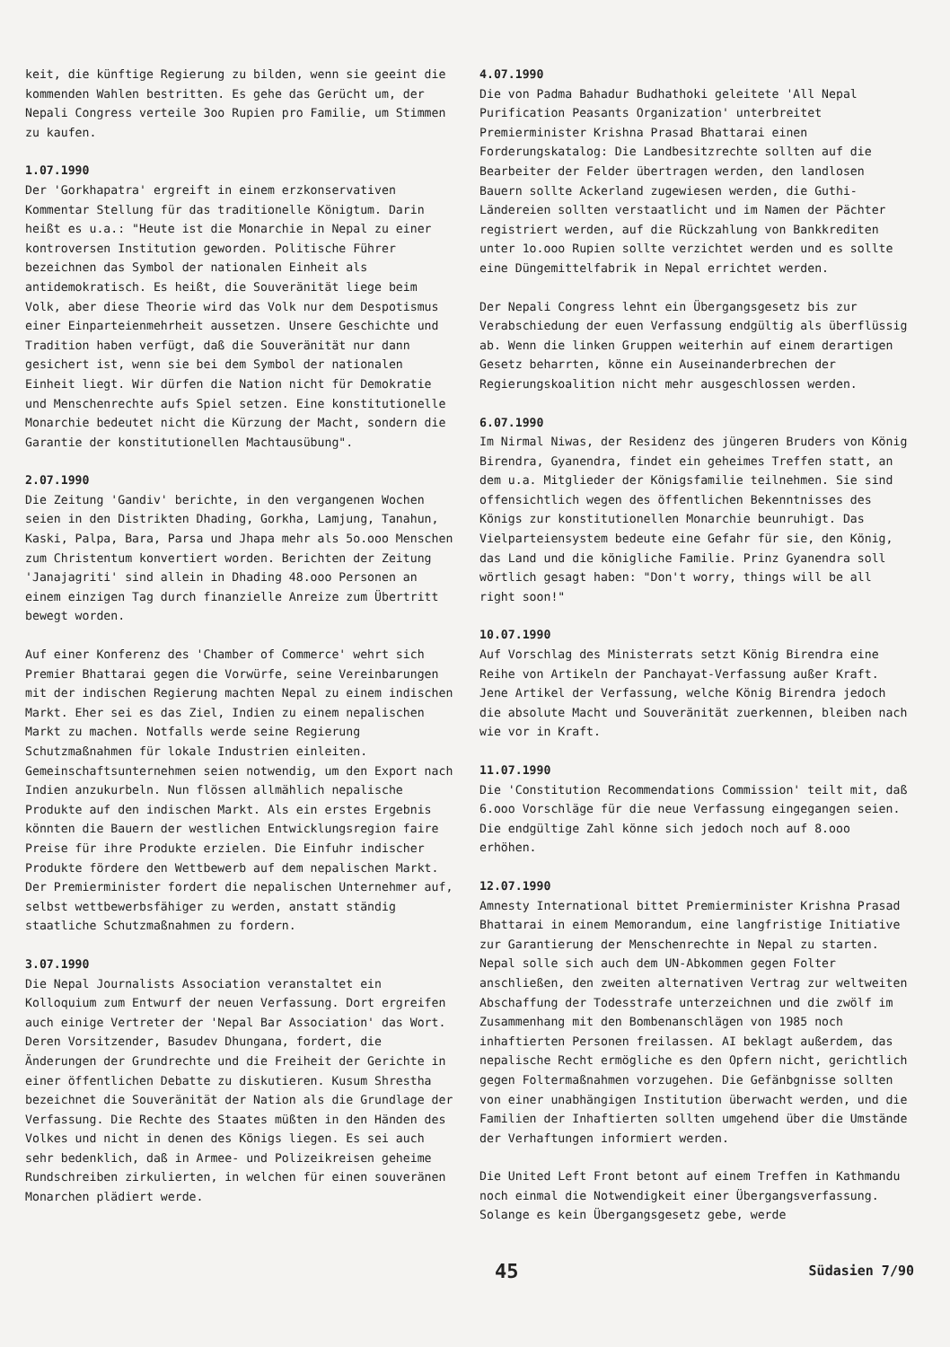keit, die künftige Regierung zu bilden, wenn sie geeint die kommenden Wahlen bestritten. Es gehe das Gerücht um, der Nepali Congress verteile 3oo Rupien pro Familie, um Stimmen zu kaufen.
1.07.1990
Der 'Gorkhapatra' ergreift in einem erzkonservativen Kommentar Stellung für das traditionelle Königtum. Darin heißt es u.a.: "Heute ist die Monarchie in Nepal zu einer kontroversen Institution geworden. Politische Führer bezeichnen das Symbol der nationalen Einheit als antidemokratisch. Es heißt, die Souveränität liege beim Volk, aber diese Theorie wird das Volk nur dem Despotismus einer Einparteienmehrheit aussetzen. Unsere Geschichte und Tradition haben verfügt, daß die Souveränität nur dann gesichert ist, wenn sie bei dem Symbol der nationalen Einheit liegt. Wir dürfen die Nation nicht für Demokratie und Menschenrechte aufs Spiel setzen. Eine konstitutionelle Monarchie bedeutet nicht die Kürzung der Macht, sondern die Garantie der konstitutionellen Machtausübung".
2.07.1990
Die Zeitung 'Gandiv' berichte, in den vergangenen Wochen seien in den Distrikten Dhading, Gorkha, Lamjung, Tanahun, Kaski, Palpa, Bara, Parsa und Jhapa mehr als 5o.ooo Menschen zum Christentum konvertiert worden. Berichten der Zeitung 'Janajagriti' sind allein in Dhading 48.ooo Personen an einem einzigen Tag durch finanzielle Anreize zum Übertritt bewegt worden.
Auf einer Konferenz des 'Chamber of Commerce' wehrt sich Premier Bhattarai gegen die Vorwürfe, seine Vereinbarungen mit der indischen Regierung machten Nepal zu einem indischen Markt. Eher sei es das Ziel, Indien zu einem nepalischen Markt zu machen. Notfalls werde seine Regierung Schutzmaßnahmen für lokale Industrien einleiten. Gemeinschaftsunternehmen seien notwendig, um den Export nach Indien anzukurbeln. Nun flössen allmählich nepalische Produkte auf den indischen Markt. Als ein erstes Ergebnis könnten die Bauern der westlichen Entwicklungsregion faire Preise für ihre Produkte erzielen. Die Einfuhr indischer Produkte fördere den Wettbewerb auf dem nepalischen Markt. Der Premierminister fordert die nepalischen Unternehmer auf, selbst wettbewerbsfähiger zu werden, anstatt ständig staatliche Schutzmaßnahmen zu fordern.
3.07.1990
Die Nepal Journalists Association veranstaltet ein Kolloquium zum Entwurf der neuen Verfassung. Dort ergreifen auch einige Vertreter der 'Nepal Bar Association' das Wort. Deren Vorsitzender, Basudev Dhungana, fordert, die Änderungen der Grundrechte und die Freiheit der Gerichte in einer öffentlichen Debatte zu diskutieren. Kusum Shrestha bezeichnet die Souveränität der Nation als die Grundlage der Verfassung. Die Rechte des Staates müßten in den Händen des Volkes und nicht in denen des Königs liegen. Es sei auch sehr bedenklich, daß in Armee- und Polizeikreisen geheime Rundschreiben zirkulierten, in welchen für einen souveränen Monarchen plädiert werde.
4.07.1990
Die von Padma Bahadur Budhathoki geleitete 'All Nepal Purification Peasants Organization' unterbreitet Premierminister Krishna Prasad Bhattarai einen Forderungskatalog: Die Landbesitzrechte sollten auf die Bearbeiter der Felder übertragen werden, den landlosen Bauern sollte Ackerland zugewiesen werden, die Guthi-Ländereien sollten verstaatlicht und im Namen der Pächter registriert werden, auf die Rückzahlung von Bankkrediten unter 1o.ooo Rupien sollte verzichtet werden und es sollte eine Düngemittelfabrik in Nepal errichtet werden.
Der Nepali Congress lehnt ein Übergangsgesetz bis zur Verabschiedung der euen Verfassung endgültig als überflüssig ab. Wenn die linken Gruppen weiterhin auf einem derartigen Gesetz beharrten, könne ein Auseinanderbrechen der Regierungskoalition nicht mehr ausgeschlossen werden.
6.07.1990
Im Nirmal Niwas, der Residenz des jüngeren Bruders von König Birendra, Gyanendra, findet ein geheimes Treffen statt, an dem u.a. Mitglieder der Königsfamilie teilnehmen. Sie sind offensichtlich wegen des öffentlichen Bekenntnisses des Königs zur konstitutionellen Monarchie beunruhigt. Das Vielparteiensystem bedeute eine Gefahr für sie, den König, das Land und die königliche Familie. Prinz Gyanendra soll wörtlich gesagt haben: "Don't worry, things will be all right soon!"
10.07.1990
Auf Vorschlag des Ministerrats setzt König Birendra eine Reihe von Artikeln der Panchayat-Verfassung außer Kraft. Jene Artikel der Verfassung, welche König Birendra jedoch die absolute Macht und Souveränität zuerkennen, bleiben nach wie vor in Kraft.
11.07.1990
Die 'Constitution Recommendations Commission' teilt mit, daß 6.ooo Vorschläge für die neue Verfassung eingegangen seien. Die endgültige Zahl könne sich jedoch noch auf 8.ooo erhöhen.
12.07.1990
Amnesty International bittet Premierminister Krishna Prasad Bhattarai in einem Memorandum, eine langfristige Initiative zur Garantierung der Menschenrechte in Nepal zu starten. Nepal solle sich auch dem UN-Abkommen gegen Folter anschließen, den zweiten alternativen Vertrag zur weltweiten Abschaffung der Todesstrafe unterzeichnen und die zwölf im Zusammenhang mit den Bombenanschlägen von 1985 noch inhaftierten Personen freilassen. AI beklagt außerdem, das nepalische Recht ermögliche es den Opfern nicht, gerichtlich gegen Foltermaßnahmen vorzugehen. Die Gefänbgnisse sollten von einer unabhängigen Institution überwacht werden, und die Familien der Inhaftierten sollten umgehend über die Umstände der Verhaftungen informiert werden.
Die United Left Front betont auf einem Treffen in Kathmandu noch einmal die Notwendigkeit einer Übergangsverfassung. Solange es kein Übergangsgesetz gebe, werde
45
Südasien 7/90